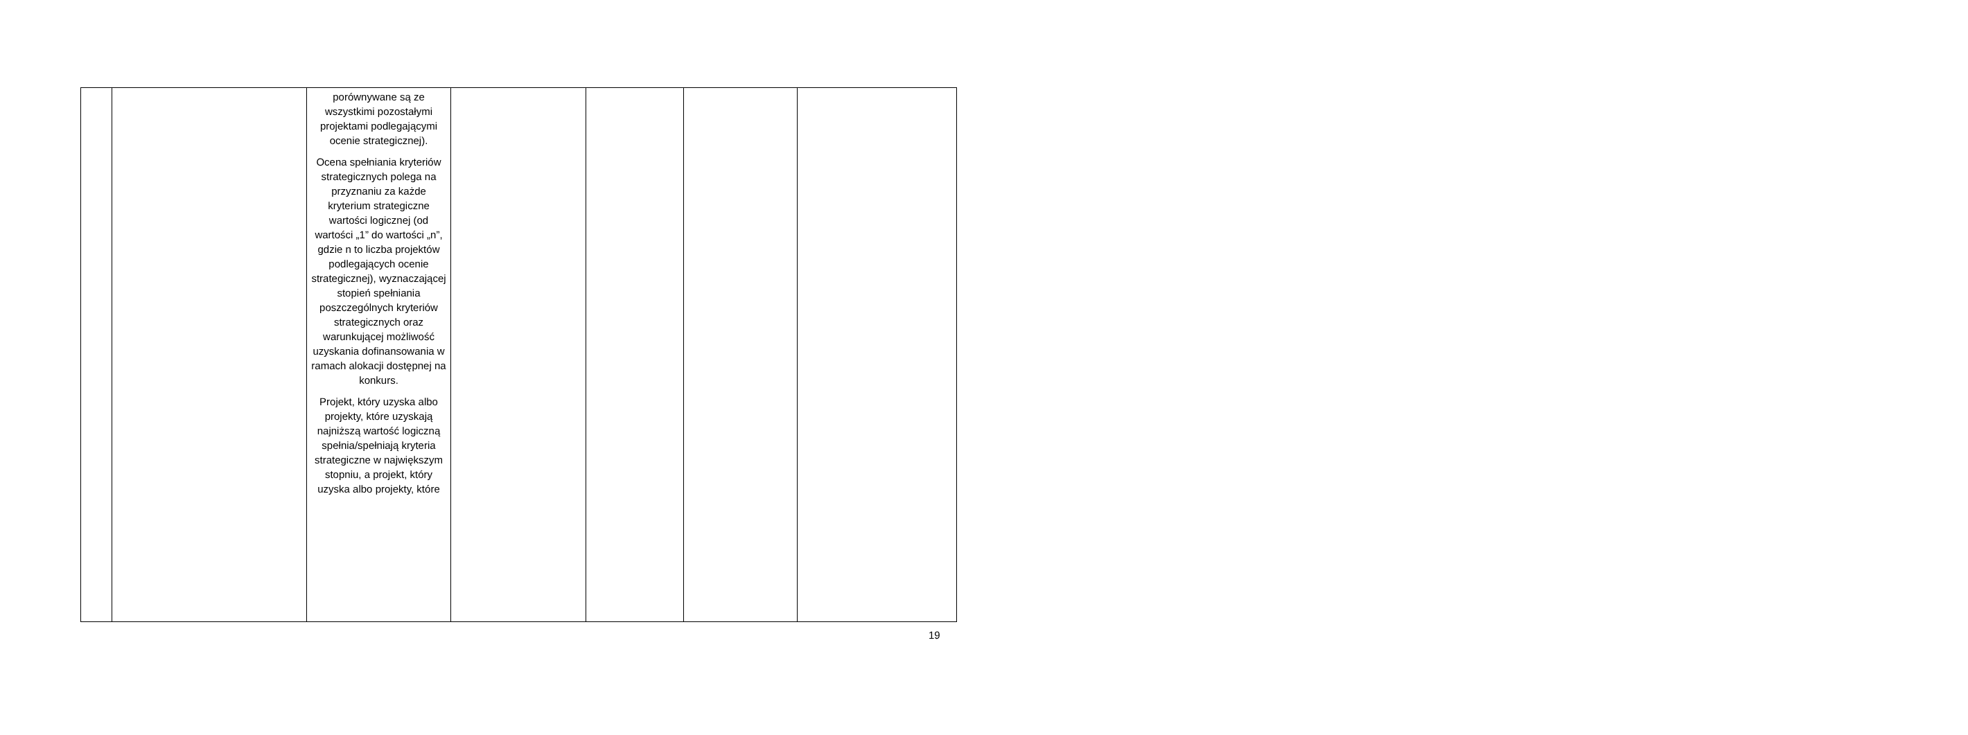| | | porównywane są ze wszystkimi pozostałymi projektami podlegającymi ocenie strategicznej). Ocena spełniania kryteriów strategicznych polega na przyznaniu za każde kryterium strategiczne wartości logicznej (od wartości „1” do wartości „n”, gdzie n to liczba projektów podlegających ocenie strategicznej), wyznaczającej stopień spełniania poszczególnych kryteriów strategicznych oraz warunkującej możliwość uzyskania dofinansowania w ramach alokacji dostępnej na konkurs. Projekt, który uzyska albo projekty, które uzyskają najniższą wartość logiczną spełnia/spełniają kryteria strategiczne w największym stopniu, a projekt, który uzyska albo projekty, które | | | | |
19